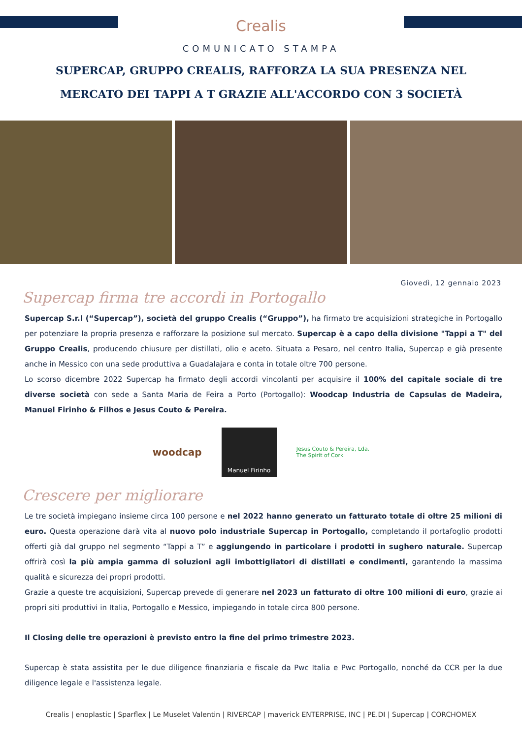Crealis
COMUNICATO STAMPA
SUPERCAP, GRUPPO CREALIS, RAFFORZA LA SUA PRESENZA NEL
MERCATO DEI TAPPI A T GRAZIE ALL'ACCORDO CON 3 SOCIETÀ
Giovedì, 12 gennaio 2023
Supercap firma tre accordi in Portogallo
Supercap S.r.l (“Supercap”), società del gruppo Crealis (“Gruppo”), ha firmato tre acquisizioni strategiche in Portogallo per potenziare la propria presenza e rafforzare la posizione sul mercato. Supercap è a capo della divisione "Tappi a T" del Gruppo Crealis, producendo chiusure per distillati, olio e aceto. Situata a Pesaro, nel centro Italia, Supercap e già presente anche in Messico con una sede produttiva a Guadalajara e conta in totale oltre 700 persone.
Lo scorso dicembre 2022 Supercap ha firmato degli accordi vincolanti per acquisire il 100% del capitale sociale di tre diverse società con sede a Santa Maria de Feira a Porto (Portogallo): Woodcap Industria de Capsulas de Madeira, Manuel Firinho & Filhos e Jesus Couto & Pereira.
woodcap
Manuel Firinho
Jesus Couto & Pereira, Lda.
The Spirit of Cork
Crescere per migliorare
Le tre società impiegano insieme circa 100 persone e nel 2022 hanno generato un fatturato totale di oltre 25 milioni di euro. Questa operazione darà vita al nuovo polo industriale Supercap in Portogallo, completando il portafoglio prodotti offerti già dal gruppo nel segmento “Tappi a T” e aggiungendo in particolare i prodotti in sughero naturale. Supercap offrirà così la più ampia gamma di soluzioni agli imbottigliatori di distillati e condimenti, garantendo la massima qualità e sicurezza dei propri prodotti.
Grazie a queste tre acquisizioni, Supercap prevede di generare nel 2023 un fatturato di oltre 100 milioni di euro, grazie ai propri siti produttivi in Italia, Portogallo e Messico, impiegando in totale circa 800 persone.
Il Closing delle tre operazioni è previsto entro la fine del primo trimestre 2023.
Supercap è stata assistita per le due diligence finanziaria e fiscale da Pwc Italia e Pwc Portogallo, nonché da CCR per la due diligence legale e l'assistenza legale.
Crealis | enoplastic | Sparflex | Le Muselet Valentin | RIVERCAP | maverick ENTERPRISE, INC | PE.DI | Supercap | CORCHOMEX